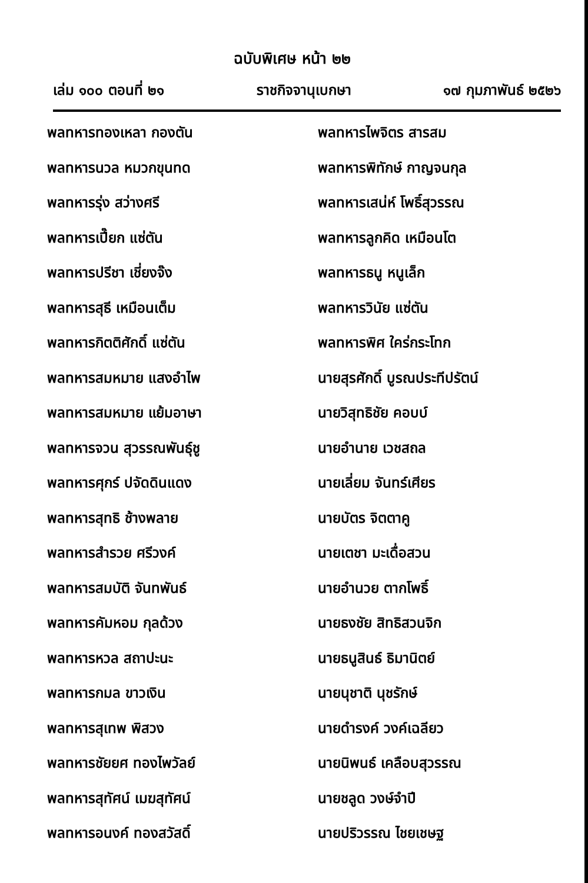ฉบับพิเศษ หน้า ๒๒
เล่ม ๑๐๐ ตอนที่ ๒๑ ราชกิจจานุเบกษา ๑๗ กุมภาพันธ์ ๒๕๒๖
พลทหารทองเหลา กองตัน
พลทหารนวล หมวกขุนทด
พลทหารรุ่ง สว่างศรี
พลทหารเปี๊ยก แซ่ตัน
พลทหารปรีชา เชี่ยงจ๊ง
พลทหารสุธี เหมือนเต็ม
พลทหารกิตติศักดิ์ แซ่ตัน
พลทหารสมหมาย แสงอำไพ
พลทหารสมหมาย แย้มอาษา
พลทหารจวน สุวรรณพันธุ์ชู
พลทหารศุกร์ ปจัดดินแดง
พลทหารสุทธิ ช้างพลาย
พลทหารสำรวย ศรีวงค์
พลทหารสมบัติ จันทพันธ์
พลทหารคัมหอม กุลด้วง
พลทหารหวล สถาปะนะ
พลทหารกมล ขาวเงิน
พลทหารสุเทพ พิสวง
พลทหารชัยยศ ทองไพวัลย์
พลทหารสุทัศน์ เมฆสุทัศน์
พลทหารอนงค์ ทองสวัสดิ์
พลทหารไพจิตร สารสม
พลทหารพิทักษ์ กาญจนกุล
พลทหารเสน่ห์ โพธิ์สุวรรณ
พลทหารลูกคิด เหมือนโต
พลทหารธนู หนูเล็ก
พลทหารวินัย แซ่ตัน
พลทหารพิศ ใคร่กระโทก
นายสุรศักดิ์ บูรณประทีปรัตน์
นายวิสุทธิชัย คอบบ์
นายอำนาย เวชสถล
นายเลี่ยม จันทร์เศียร
นายบัตร จิตตาคู
นายเตชา มะเดื่อสวน
นายอำนวย ตากโพธิ์
นายธงชัย สิทธิสวนจิก
นายธนูสินธ์ ธิมานิตย์
นายนุชาติ นุชรักษ์
นายดำรงค์ วงค์เฉลียว
นายนิพนธ์ เคลือบสุวรรณ
นายชลูด วงษ์จำปี
นายปริวรรณ ไชยเชษฐ